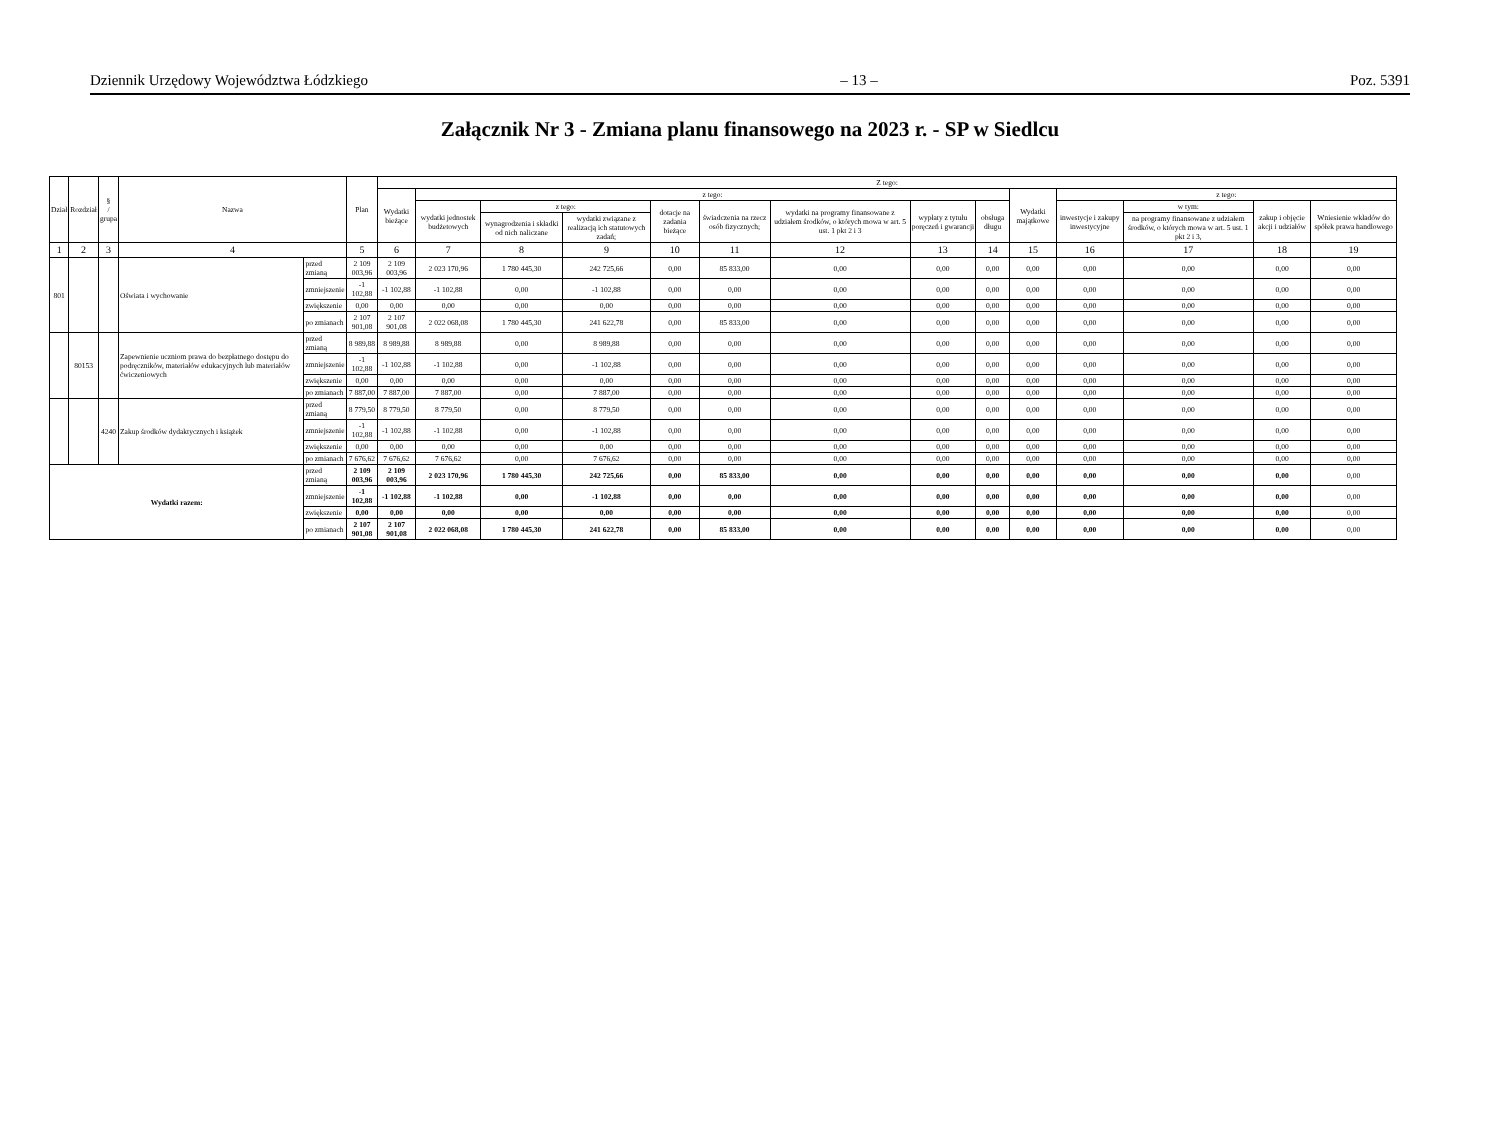Dziennik Urzędowy Województwa Łódzkiego – 13 – Poz. 5391
Załącznik Nr 3 - Zmiana planu finansowego na 2023 r. - SP w Siedlcu
| Dział | Rozdział | § / grupa | Nazwa | | Plan | Z tego: | | | | | | | | | | | | | |
| --- | --- | --- | --- | --- | --- | --- | --- | --- | --- | --- | --- | --- | --- | --- | --- | --- | --- | --- | --- |
| | | | | | | Wydatki bieżące | z tego: | | | | | | | | Wydatki majątkowe | z tego: | | | |
| | | | | | | | wydatki jednostek budżetowych | z tego: | | dotacje na zadania bieżące | świadczenia na rzecz osób fizycznych; | wydatki na programy finansowane z udziałem środków, o których mowa w art. 5 ust. 1 pkt 2 i 3 | wypłaty z tytułu poręczeń i gwarancji | obsługa długu | | inwestycje i zakupy inwestycyjne | w tym: | zakup i objęcie akcji i udziałów | Wniesienie wkładów do spółek prawa handlowego |
| | | | | | | | | wynagrodzenia i składki od nich naliczane | wydatki związane z realizacją ich statutowych zadań; | | | | | | | | na programy finansowane z udziałem środków, o których mowa w art. 5 ust. 1 pkt 2 i 3, | | |
| 1 | 2 | 3 | 4 | | 5 | 6 | 7 | 8 | 9 | 10 | 11 | 12 | 13 | 14 | 15 | 16 | 17 | 18 | 19 |
| 801 | | | Oświata i wychowanie | przed zmianą | 2 109 003,96 | 2 109 003,96 | 2 023 170,96 | 1 780 445,30 | 242 725,66 | 0,00 | 85 833,00 | 0,00 | 0,00 | 0,00 | 0,00 | 0,00 | 0,00 | 0,00 | 0,00 |
| | | | | zmniejszenie | -1 102,88 | -1 102,88 | -1 102,88 | 0,00 | -1 102,88 | 0,00 | 0,00 | 0,00 | 0,00 | 0,00 | 0,00 | 0,00 | 0,00 | 0,00 | 0,00 |
| | | | | zwiększenie | 0,00 | 0,00 | 0,00 | 0,00 | 0,00 | 0,00 | 0,00 | 0,00 | 0,00 | 0,00 | 0,00 | 0,00 | 0,00 | 0,00 | 0,00 |
| | | | | po zmianach | 2 107 901,08 | 2 107 901,08 | 2 022 068,08 | 1 780 445,30 | 241 622,78 | 0,00 | 85 833,00 | 0,00 | 0,00 | 0,00 | 0,00 | 0,00 | 0,00 | 0,00 | 0,00 |
| | 80153 | | Zapewnienie uczniom prawa do bezpłatnego dostępu do podręczników, materiałów edukacyjnych lub materiałów ćwiczeniowych | przed zmianą | 8 989,88 | 8 989,88 | 8 989,88 | 0,00 | 8 989,88 | 0,00 | 0,00 | 0,00 | 0,00 | 0,00 | 0,00 | 0,00 | 0,00 | 0,00 | 0,00 |
| | | | | zmniejszenie | -1 102,88 | -1 102,88 | -1 102,88 | 0,00 | -1 102,88 | 0,00 | 0,00 | 0,00 | 0,00 | 0,00 | 0,00 | 0,00 | 0,00 | 0,00 | 0,00 |
| | | | | zwiększenie | 0,00 | 0,00 | 0,00 | 0,00 | 0,00 | 0,00 | 0,00 | 0,00 | 0,00 | 0,00 | 0,00 | 0,00 | 0,00 | 0,00 | 0,00 |
| | | | | po zmianach | 7 887,00 | 7 887,00 | 7 887,00 | 0,00 | 7 887,00 | 0,00 | 0,00 | 0,00 | 0,00 | 0,00 | 0,00 | 0,00 | 0,00 | 0,00 | 0,00 |
| | | 4240 | Zakup środków dydaktycznych i książek | przed zmianą | 8 779,50 | 8 779,50 | 8 779,50 | 0,00 | 8 779,50 | 0,00 | 0,00 | 0,00 | 0,00 | 0,00 | 0,00 | 0,00 | 0,00 | 0,00 | 0,00 |
| | | | | zmniejszenie | -1 102,88 | -1 102,88 | -1 102,88 | 0,00 | -1 102,88 | 0,00 | 0,00 | 0,00 | 0,00 | 0,00 | 0,00 | 0,00 | 0,00 | 0,00 | 0,00 |
| | | | | zwiększenie | 0,00 | 0,00 | 0,00 | 0,00 | 0,00 | 0,00 | 0,00 | 0,00 | 0,00 | 0,00 | 0,00 | 0,00 | 0,00 | 0,00 | 0,00 |
| | | | | po zmianach | 7 676,62 | 7 676,62 | 7 676,62 | 0,00 | 7 676,62 | 0,00 | 0,00 | 0,00 | 0,00 | 0,00 | 0,00 | 0,00 | 0,00 | 0,00 | 0,00 |
| Wydatki razem: | | | | przed zmianą | 2 109 003,96 | 2 109 003,96 | 2 023 170,96 | 1 780 445,30 | 242 725,66 | 0,00 | 85 833,00 | 0,00 | 0,00 | 0,00 | 0,00 | 0,00 | 0,00 | 0,00 | 0,00 |
| | | | | zmniejszenie | -1 102,88 | -1 102,88 | -1 102,88 | 0,00 | -1 102,88 | 0,00 | 0,00 | 0,00 | 0,00 | 0,00 | 0,00 | 0,00 | 0,00 | 0,00 | 0,00 |
| | | | | zwiększenie | 0,00 | 0,00 | 0,00 | 0,00 | 0,00 | 0,00 | 0,00 | 0,00 | 0,00 | 0,00 | 0,00 | 0,00 | 0,00 | 0,00 | 0,00 |
| | | | | po zmianach | 2 107 901,08 | 2 107 901,08 | 2 022 068,08 | 1 780 445,30 | 241 622,78 | 0,00 | 85 833,00 | 0,00 | 0,00 | 0,00 | 0,00 | 0,00 | 0,00 | 0,00 | 0,00 |